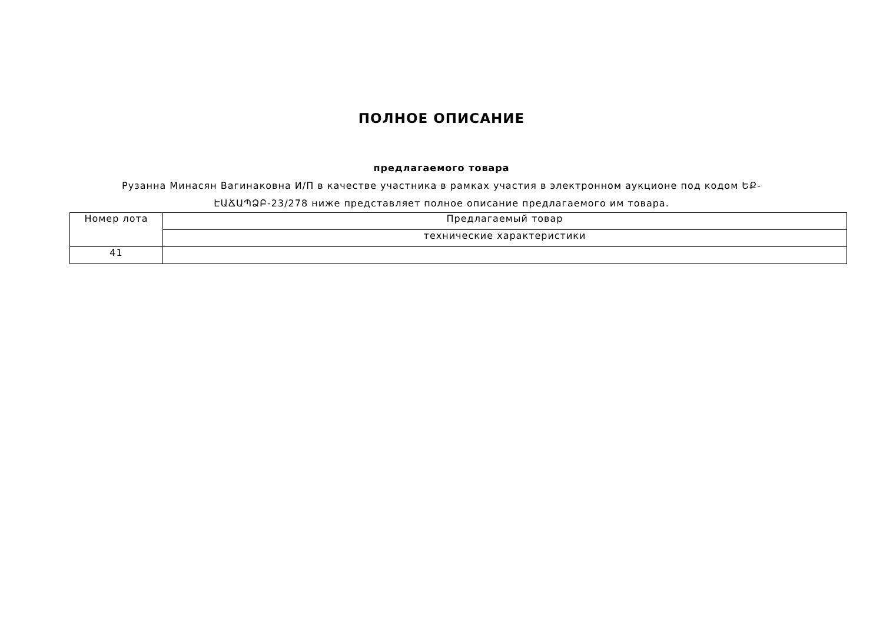ПОЛНОЕ ОПИСАНИЕ
предлагаемого товара
Рузанна Минасян Вагинаковна И/П в качестве участника в рамках участия в электронном аукционе под кодом ԵՔ-ԷԱՃԱՊՁԲ-23/278 ниже представляет полное описание предлагаемого им товара.
| Номер лота | Предлагаемый товар |
| | технические характеристики |
| 41 | |